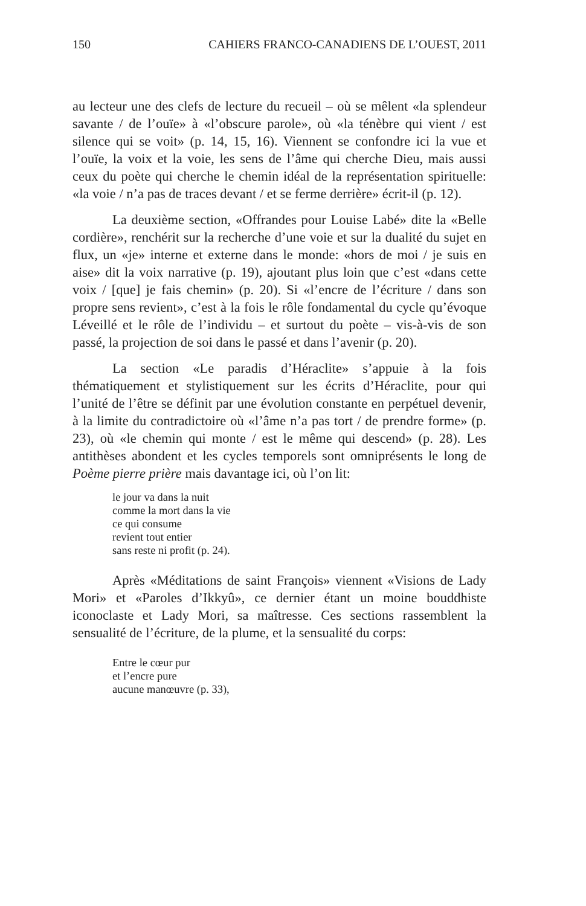150 CAHIERS FRANCO-CANADIENS DE L’OUEST, 2011
au lecteur une des clefs de lecture du recueil – où se mêlent «la splendeur savante / de l’ouïe» à «l’obscure parole», où «la ténèbre qui vient / est silence qui se voit» (p. 14, 15, 16). Viennent se confondre ici la vue et l’ouïe, la voix et la voie, les sens de l’âme qui cherche Dieu, mais aussi ceux du poète qui cherche le chemin idéal de la représentation spirituelle: «la voie / n’a pas de traces devant / et se ferme derrière» écrit-il (p. 12).
La deuxième section, «Offrandes pour Louise Labé» dite la «Belle cordière», renchérit sur la recherche d’une voie et sur la dualité du sujet en flux, un «je» interne et externe dans le monde: «hors de moi / je suis en aise» dit la voix narrative (p. 19), ajoutant plus loin que c’est «dans cette voix / [que] je fais chemin» (p. 20). Si «l’encre de l’écriture / dans son propre sens revient», c’est à la fois le rôle fondamental du cycle qu’évoque Léveillé et le rôle de l’individu – et surtout du poète – vis-à-vis de son passé, la projection de soi dans le passé et dans l’avenir (p. 20).
La section «Le paradis d’Héraclite» s’appuie à la fois thématiquement et stylistiquement sur les écrits d’Héraclite, pour qui l’unité de l’être se définit par une évolution constante en perpétuel devenir, à la limite du contradictoire où «l’âme n’a pas tort / de prendre forme» (p. 23), où «le chemin qui monte / est le même qui descend» (p. 28). Les antithèses abondent et les cycles temporels sont omniprésents le long de Poème pierre prière mais davantage ici, où l’on lit:
le jour va dans la nuit
comme la mort dans la vie
ce qui consume
revient tout entier
sans reste ni profit (p. 24).
Après «Méditations de saint François» viennent «Visions de Lady Mori» et «Paroles d’Ikkyû», ce dernier étant un moine bouddhiste iconoclaste et Lady Mori, sa maîtresse. Ces sections rassemblent la sensualité de l’écriture, de la plume, et la sensualité du corps:
Entre le cœur pur
et l’encre pure
aucune manœuvre (p. 33),